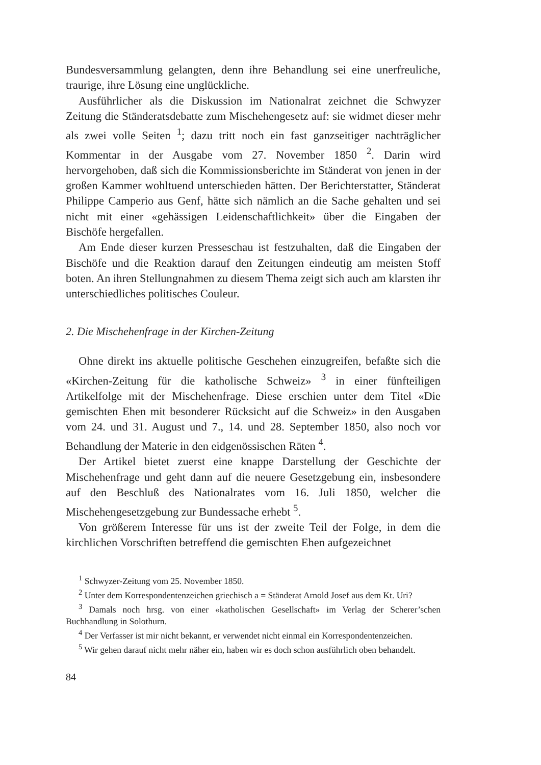Bundesversammlung gelangten, denn ihre Behandlung sei eine unerfreuliche, traurige, ihre Lösung eine unglückliche.
Ausführlicher als die Diskussion im Nationalrat zeichnet die Schwyzer Zeitung die Ständeratsdebatte zum Mischehengesetz auf: sie widmet dieser mehr als zwei volle Seiten <sup>1</sup>; dazu tritt noch ein fast ganzseitiger nachträglicher Kommentar in der Ausgabe vom 27. November 1850 <sup>2</sup>. Darin wird hervorgehoben, daß sich die Kommissionsberichte im Ständerat von jenen in der großen Kammer wohltuend unterschieden hätten. Der Berichterstatter, Ständerat Philippe Camperio aus Genf, hätte sich nämlich an die Sache gehalten und sei nicht mit einer «gehässigen Leidenschaftlichkeit» über die Eingaben der Bischöfe hergefallen.
Am Ende dieser kurzen Presseschau ist festzuhalten, daß die Eingaben der Bischöfe und die Reaktion darauf den Zeitungen eindeutig am meisten Stoff boten. An ihren Stellungnahmen zu diesem Thema zeigt sich auch am klarsten ihr unterschiedliches politisches Couleur.
2. Die Mischehenfrage in der Kirchen-Zeitung
Ohne direkt ins aktuelle politische Geschehen einzugreifen, befaßte sich die «Kirchen-Zeitung für die katholische Schweiz» <sup>3</sup> in einer fünfteiligen Artikelfolge mit der Mischehenfrage. Diese erschien unter dem Titel «Die gemischten Ehen mit besonderer Rücksicht auf die Schweiz» in den Ausgaben vom 24. und 31. August und 7., 14. und 28. September 1850, also noch vor Behandlung der Materie in den eidgenössischen Räten <sup>4</sup>.
Der Artikel bietet zuerst eine knappe Darstellung der Geschichte der Mischehenfrage und geht dann auf die neuere Gesetzgebung ein, insbesondere auf den Beschluß des Nationalrates vom 16. Juli 1850, welcher die Mischehengesetzgebung zur Bundessache erhebt <sup>5</sup>.
Von größerem Interesse für uns ist der zweite Teil der Folge, in dem die kirchlichen Vorschriften betreffend die gemischten Ehen aufgezeichnet
<sup>1</sup> Schwyzer-Zeitung vom 25. November 1850.
<sup>2</sup> Unter dem Korrespondentenzeichen griechisch a = Ständerat Arnold Josef aus dem Kt. Uri?
<sup>3</sup> Damals noch hrsg. von einer «katholischen Gesellschaft» im Verlag der Scherer’schen Buchhandlung in Solothurn.
<sup>4</sup> Der Verfasser ist mir nicht bekannt, er verwendet nicht einmal ein Korrespondentenzeichen.
<sup>5</sup> Wir gehen darauf nicht mehr näher ein, haben wir es doch schon ausführlich oben behandelt.
84